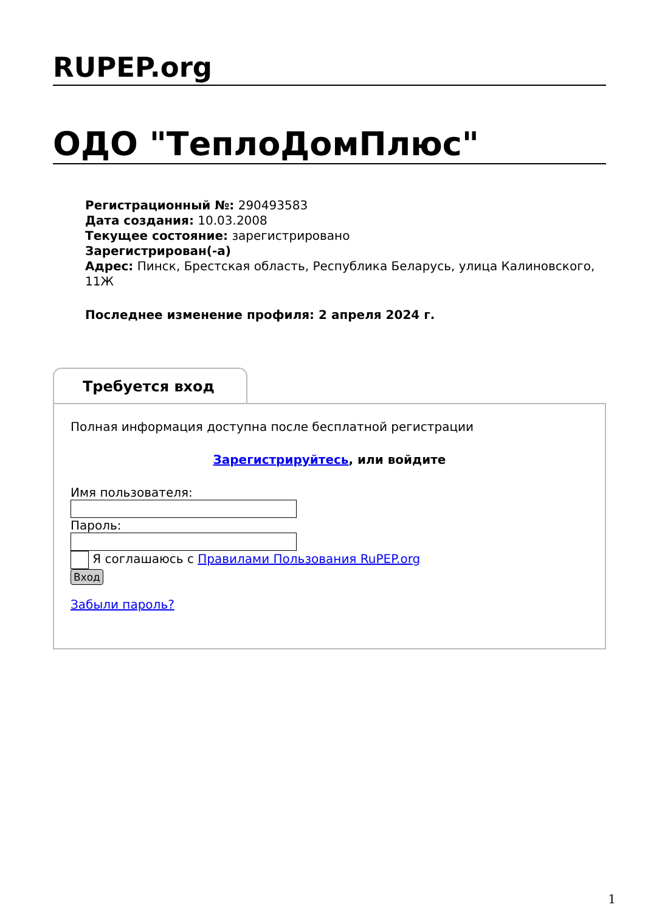RUPEP.org
ОДО "ТеплоДомПлюс"
Регистрационный №: 290493583
Дата создания: 10.03.2008
Текущее состояние: зарегистрировано
Зарегистрирован(-а)
Адрес: Пинск, Брестская область, Республика Беларусь, улица Калиновского, 11Ж
Последнее изменение профиля: 2 апреля 2024 г.
Требуется вход
Полная информация доступна после бесплатной регистрации
Зарегистрируйтесь, или войдите
Имя пользователя:
Пароль:
Я соглашаюсь с Правилами Пользования RuPEP.org
Вход
Забыли пароль?
1